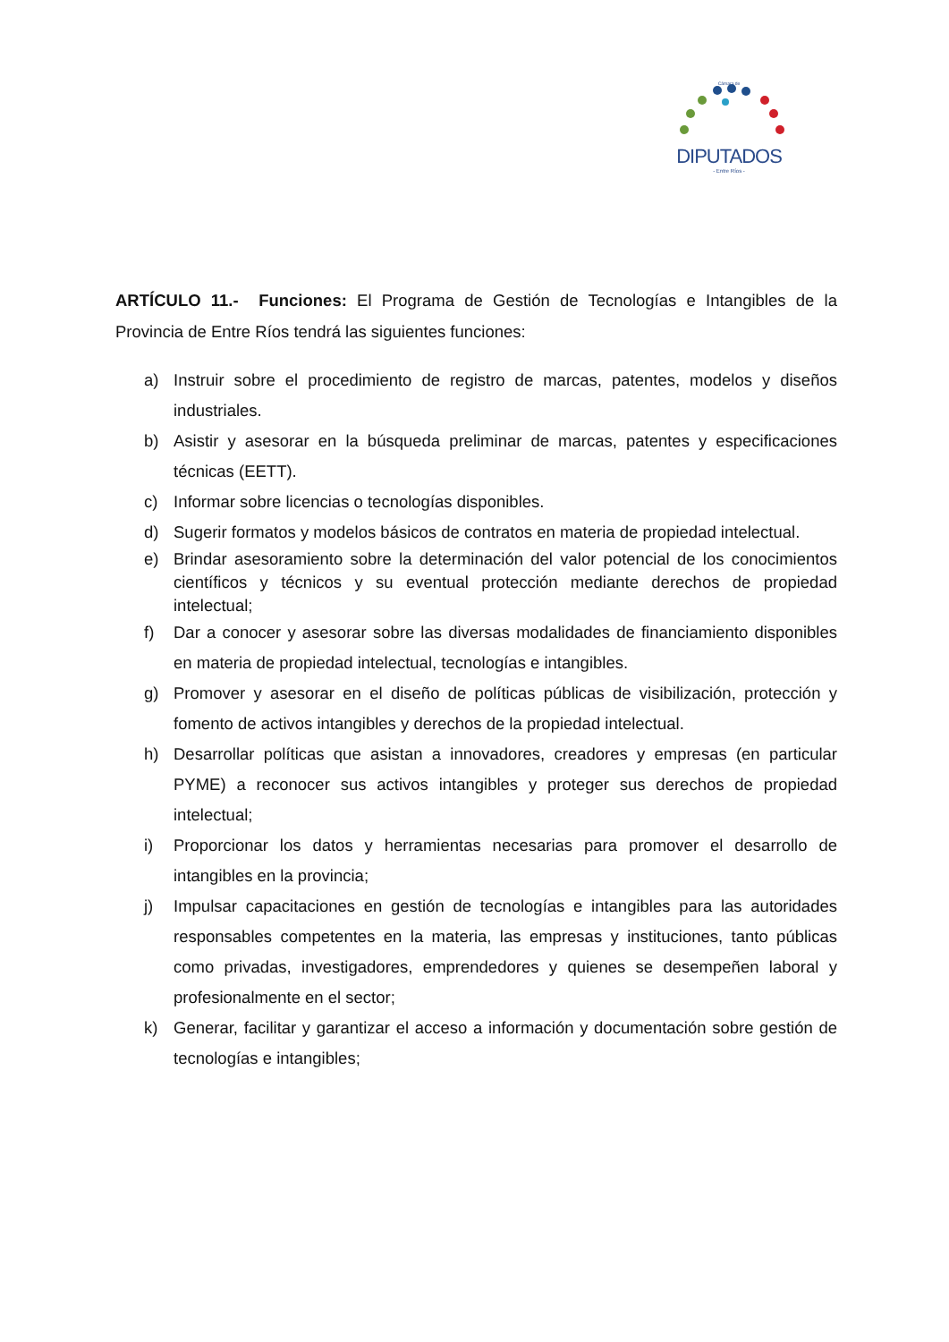Cámara de
DIPUTADOS
- Entre Ríos -
ARTÍCULO 11.- Funciones: El Programa de Gestión de Tecnologías e Intangibles de la Provincia de Entre Ríos tendrá las siguientes funciones:
a) Instruir sobre el procedimiento de registro de marcas, patentes, modelos y diseños industriales.
b) Asistir y asesorar en la búsqueda preliminar de marcas, patentes y especificaciones técnicas (EETT).
c) Informar sobre licencias o tecnologías disponibles.
d) Sugerir formatos y modelos básicos de contratos en materia de propiedad intelectual.
e) Brindar asesoramiento sobre la determinación del valor potencial de los conocimientos científicos y técnicos y su eventual protección mediante derechos de propiedad intelectual;
f) Dar a conocer y asesorar sobre las diversas modalidades de financiamiento disponibles en materia de propiedad intelectual, tecnologías e intangibles.
g) Promover y asesorar en el diseño de políticas públicas de visibilización, protección y fomento de activos intangibles y derechos de la propiedad intelectual.
h) Desarrollar políticas que asistan a innovadores, creadores y empresas (en particular PYME) a reconocer sus activos intangibles y proteger sus derechos de propiedad intelectual;
i) Proporcionar los datos y herramientas necesarias para promover el desarrollo de intangibles en la provincia;
j) Impulsar capacitaciones en gestión de tecnologías e intangibles para las autoridades responsables competentes en la materia, las empresas y instituciones, tanto públicas como privadas, investigadores, emprendedores y quienes se desempeñen laboral y profesionalmente en el sector;
k) Generar, facilitar y garantizar el acceso a información y documentación sobre gestión de tecnologías e intangibles;